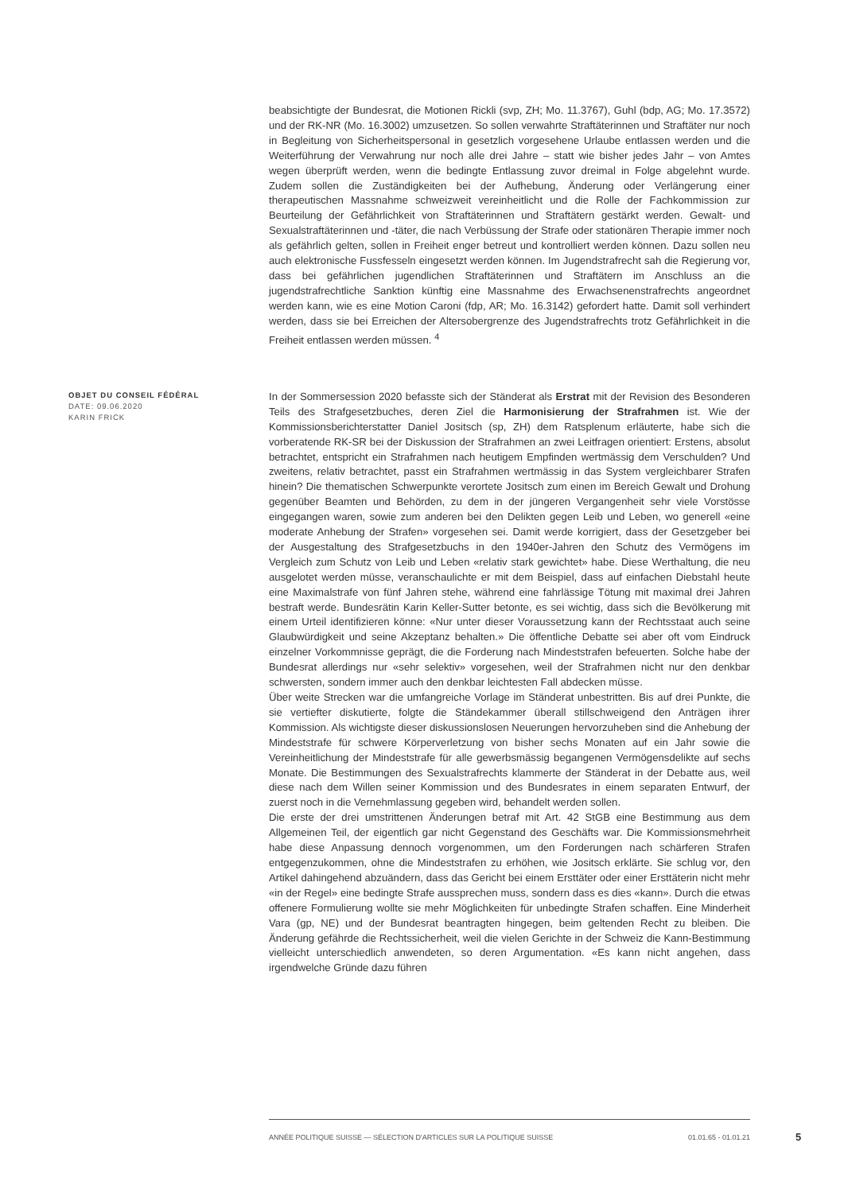beabsichtigte der Bundesrat, die Motionen Rickli (svp, ZH; Mo. 11.3767), Guhl (bdp, AG; Mo. 17.3572) und der RK-NR (Mo. 16.3002) umzusetzen. So sollen verwahrte Straftäterinnen und Straftäter nur noch in Begleitung von Sicherheitspersonal in gesetzlich vorgesehene Urlaube entlassen werden und die Weiterführung der Verwahrung nur noch alle drei Jahre – statt wie bisher jedes Jahr – von Amtes wegen überprüft werden, wenn die bedingte Entlassung zuvor dreimal in Folge abgelehnt wurde. Zudem sollen die Zuständigkeiten bei der Aufhebung, Änderung oder Verlängerung einer therapeutischen Massnahme schweizweit vereinheitlicht und die Rolle der Fachkommission zur Beurteilung der Gefährlichkeit von Straftäterinnen und Straftätern gestärkt werden. Gewalt- und Sexualstraftäterinnen und -täter, die nach Verbüssung der Strafe oder stationären Therapie immer noch als gefährlich gelten, sollen in Freiheit enger betreut und kontrolliert werden können. Dazu sollen neu auch elektronische Fussfesseln eingesetzt werden können. Im Jugendstrafrecht sah die Regierung vor, dass bei gefährlichen jugendlichen Straftäterinnen und Straftätern im Anschluss an die jugendstrafrechtliche Sanktion künftig eine Massnahme des Erwachsenenstrafrechts angeordnet werden kann, wie es eine Motion Caroni (fdp, AR; Mo. 16.3142) gefordert hatte. Damit soll verhindert werden, dass sie bei Erreichen der Altersobergrenze des Jugendstrafrechts trotz Gefährlichkeit in die Freiheit entlassen werden müssen. <sup>4</sup>
OBJET DU CONSEIL FÉDÉRAL
DATE: 09.06.2020
KARIN FRICK
In der Sommersession 2020 befasste sich der Ständerat als Erstrat mit der Revision des Besonderen Teils des Strafgesetzbuches, deren Ziel die Harmonisierung der Strafrahmen ist. Wie der Kommissionsberichterstatter Daniel Jositsch (sp, ZH) dem Ratsplenum erläuterte, habe sich die vorberatende RK-SR bei der Diskussion der Strafrahmen an zwei Leitfragen orientiert: Erstens, absolut betrachtet, entspricht ein Strafrahmen nach heutigem Empfinden wertmässig dem Verschulden? Und zweitens, relativ betrachtet, passt ein Strafrahmen wertmässig in das System vergleichbarer Strafen hinein? Die thematischen Schwerpunkte verortete Jositsch zum einen im Bereich Gewalt und Drohung gegenüber Beamten und Behörden, zu dem in der jüngeren Vergangenheit sehr viele Vorstösse eingegangen waren, sowie zum anderen bei den Delikten gegen Leib und Leben, wo generell «eine moderate Anhebung der Strafen» vorgesehen sei. Damit werde korrigiert, dass der Gesetzgeber bei der Ausgestaltung des Strafgesetzbuchs in den 1940er-Jahren den Schutz des Vermögens im Vergleich zum Schutz von Leib und Leben «relativ stark gewichtet» habe. Diese Werthaltung, die neu ausgelotet werden müsse, veranschaulichte er mit dem Beispiel, dass auf einfachen Diebstahl heute eine Maximalstrafe von fünf Jahren stehe, während eine fahrlässige Tötung mit maximal drei Jahren bestraft werde. Bundesrätin Karin Keller-Sutter betonte, es sei wichtig, dass sich die Bevölkerung mit einem Urteil identifizieren könne: «Nur unter dieser Voraussetzung kann der Rechtsstaat auch seine Glaubwürdigkeit und seine Akzeptanz behalten.» Die öffentliche Debatte sei aber oft vom Eindruck einzelner Vorkommnisse geprägt, die die Forderung nach Mindeststrafen befeuerten. Solche habe der Bundesrat allerdings nur «sehr selektiv» vorgesehen, weil der Strafrahmen nicht nur den denkbar schwersten, sondern immer auch den denkbar leichtesten Fall abdecken müsse.
Über weite Strecken war die umfangreiche Vorlage im Ständerat unbestritten. Bis auf drei Punkte, die sie vertiefter diskutierte, folgte die Ständekammer überall stillschweigend den Anträgen ihrer Kommission. Als wichtigste dieser diskussionslosen Neuerungen hervorzuheben sind die Anhebung der Mindeststrafe für schwere Körperverletzung von bisher sechs Monaten auf ein Jahr sowie die Vereinheitlichung der Mindeststrafe für alle gewerbsmässig begangenen Vermögensdelikte auf sechs Monate. Die Bestimmungen des Sexualstrafrechts klammerte der Ständerat in der Debatte aus, weil diese nach dem Willen seiner Kommission und des Bundesrates in einem separaten Entwurf, der zuerst noch in die Vernehmlassung gegeben wird, behandelt werden sollen.
Die erste der drei umstrittenen Änderungen betraf mit Art. 42 StGB eine Bestimmung aus dem Allgemeinen Teil, der eigentlich gar nicht Gegenstand des Geschäfts war. Die Kommissionsmehrheit habe diese Anpassung dennoch vorgenommen, um den Forderungen nach schärferen Strafen entgegenzukommen, ohne die Mindeststrafen zu erhöhen, wie Jositsch erklärte. Sie schlug vor, den Artikel dahingehend abzuändern, dass das Gericht bei einem Ersttäter oder einer Ersttäterin nicht mehr «in der Regel» eine bedingte Strafe aussprechen muss, sondern dass es dies «kann». Durch die etwas offenere Formulierung wollte sie mehr Möglichkeiten für unbedingte Strafen schaffen. Eine Minderheit Vara (gp, NE) und der Bundesrat beantragten hingegen, beim geltenden Recht zu bleiben. Die Änderung gefährde die Rechtssicherheit, weil die vielen Gerichte in der Schweiz die Kann-Bestimmung vielleicht unterschiedlich anwendeten, so deren Argumentation. «Es kann nicht angehen, dass irgendwelche Gründe dazu führen
ANNÉE POLITIQUE SUISSE — SÉLECTION D'ARTICLES SUR LA POLITIQUE SUISSE 01.01.65 - 01.01.21
5